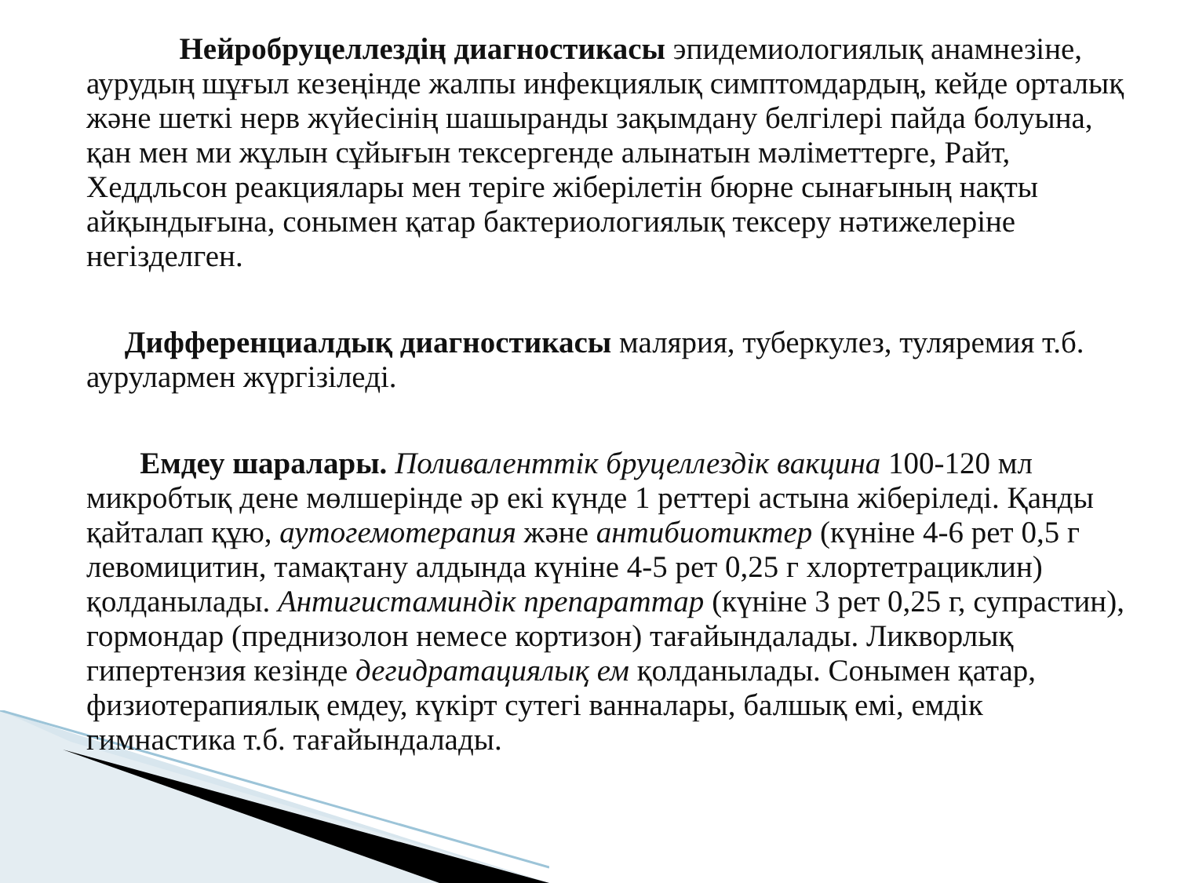Нейробруцеллездің диагностикасы эпидемиологиялық анамнезіне, аурудың шұғыл кезеңінде жалпы инфекциялық симптомдардың, кейде орталық және шеткі нерв жүйесінің шашыранды зақымдану белгілері пайда болуына, қан мен ми жұлын сұйығын тексергенде алынатын мәліметтерге, Райт, Хеддльсон реакциялары мен теріге жіберілетін бюрне сынағының нақты айқындығына, сонымен қатар бактериологиялық тексеру нәтижелеріне негізделген.
Дифференциалдық диагностикасы малярия, туберкулез, туляремия т.б. аурулармен жүргізіледі.
Емдеу шаралары. Поливаленттік бруцеллездік вакцина 100-120 мл микробтық дене мөлшерінде әр екі күнде 1 реттері астына жіберіледі. Қанды қайталап құю, аутогемотерапия және антибиотиктер (күніне 4-6 рет 0,5 г левомицитин, тамақтану алдында күніне 4-5 рет 0,25 г хлортетрациклин) қолданылады. Антигистаминдік препараттар (күніне 3 рет 0,25 г, супрастин), гормондар (преднизолон немесе кортизон) тағайындалады. Ликворлық гипертензия кезінде дегидратациялық ем қолданылады. Сонымен қатар, физиотерапиялық емдеу, күкірт сутегі ванналары, балшық емі, емдік гимнастика т.б. тағайындалады.